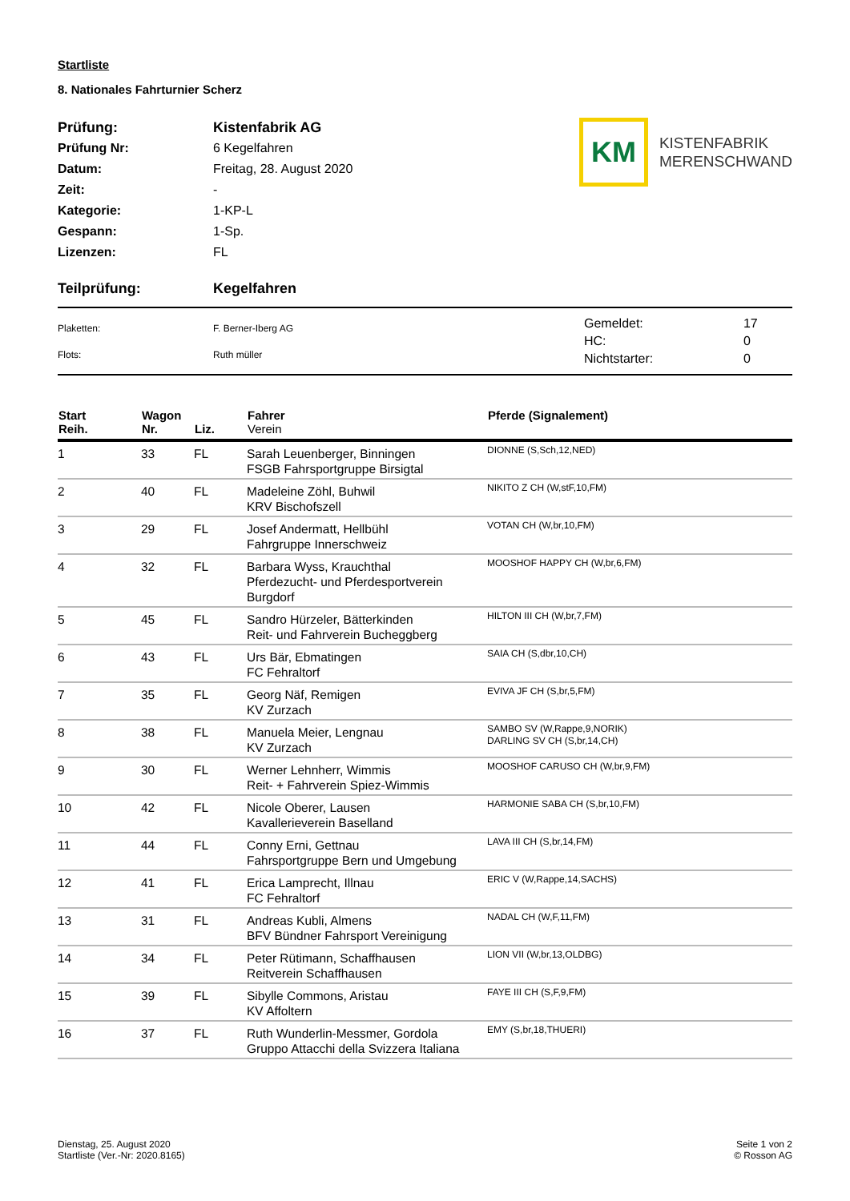Startliste
8. Nationales Fahrturnier Scherz
| Prüfung: | Kistenfabrik AG |
| Prüfung Nr: | 6 Kegelfahren |
| Datum: | Freitag, 28. August 2020 |
| Zeit: | - |
| Kategorie: | 1-KP-L |
| Gespann: | 1-Sp. |
| Lizenzen: | FL |
KM
KISTENFABRIK
MERENSCHWAND
Teilprüfung: Kegelfahren
| Plaketten: | F. Berner-Iberg AG |
| Flots: | Ruth müller |
| Gemeldet: | 17 |
| HC: | 0 |
| Nichtstarter: | 0 |
| Start Reih. | Wagon Nr. | Liz. | Fahrer Verein | Pferde (Signalement) |
| --- | --- | --- | --- | --- |
| 1 | 33 | FL | Sarah Leuenberger, Binningen FSGB Fahrsportgruppe Birsigtal | DIONNE (S,Sch,12,NED) |
| 2 | 40 | FL | Madeleine Zöhl, Buhwil KRV Bischofszell | NIKITO Z CH (W,stF,10,FM) |
| 3 | 29 | FL | Josef Andermatt, Hellbühl Fahrgruppe Innerschweiz | VOTAN CH (W,br,10,FM) |
| 4 | 32 | FL | Barbara Wyss, Krauchthal Pferdezucht- und Pferdesportverein Burgdorf | MOOSHOF HAPPY CH (W,br,6,FM) |
| 5 | 45 | FL | Sandro Hürzeler, Bätterkinden Reit- und Fahrverein Bucheggberg | HILTON III CH (W,br,7,FM) |
| 6 | 43 | FL | Urs Bär, Ebmatingen FC Fehraltorf | SAIA CH (S,dbr,10,CH) |
| 7 | 35 | FL | Georg Näf, Remigen KV Zurzach | EVIVA JF CH (S,br,5,FM) |
| 8 | 38 | FL | Manuela Meier, Lengnau KV Zurzach | SAMBO SV (W,Rappe,9,NORIK) DARLING SV CH (S,br,14,CH) |
| 9 | 30 | FL | Werner Lehnherr, Wimmis Reit- + Fahrverein Spiez-Wimmis | MOOSHOF CARUSO CH (W,br,9,FM) |
| 10 | 42 | FL | Nicole Oberer, Lausen Kavallerieverein Baselland | HARMONIE SABA CH (S,br,10,FM) |
| 11 | 44 | FL | Conny Erni, Gettnau Fahrsportgruppe Bern und Umgebung | LAVA III CH (S,br,14,FM) |
| 12 | 41 | FL | Erica Lamprecht, Illnau FC Fehraltorf | ERIC V (W,Rappe,14,SACHS) |
| 13 | 31 | FL | Andreas Kubli, Almens BFV Bündner Fahrsport Vereinigung | NADAL CH (W,F,11,FM) |
| 14 | 34 | FL | Peter Rütimann, Schaffhausen Reitverein Schaffhausen | LION VII (W,br,13,OLDBG) |
| 15 | 39 | FL | Sibylle Commons, Aristau KV Affoltern | FAYE III CH (S,F,9,FM) |
| 16 | 37 | FL | Ruth Wunderlin-Messmer, Gordola Gruppo Attacchi della Svizzera Italiana | EMY (S,br,18,THUERI) |
Dienstag, 25. August 2020
Startliste (Ver.-Nr: 2020.8165)
Seite 1 von 2
© Rosson AG